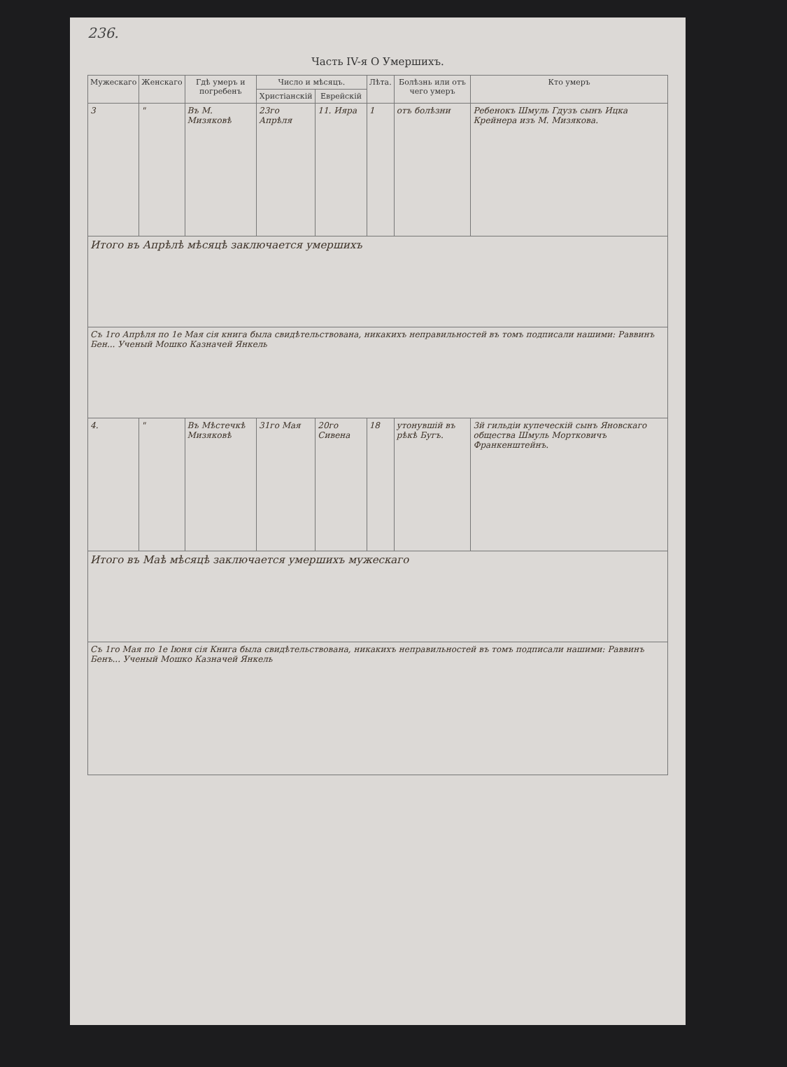236.
Часть IV-я О Умершихъ.
| Мужескаго | Женскаго | Гдѣ умеръ и погребенъ | Число и мѣсяцъ. | | Лѣта. | Болѣзнь или отъ чего умеръ | Кто умеръ |
| --- | --- | --- | --- | --- | --- | --- | --- |
| | | | Христіанскій | Еврейскій | | | |
| 3 | " | Въ М. Мизяковѣ | 23го Апрѣля | 11. Ияра | 1 | отъ болѣзни | Ребенокъ Шмуль Гдузъ сынъ Ицка Крейнера изъ М. Мизякова. |
| Итого въ Апрѣлѣ мѣсяцѣ заключается умершихъ | | | | | | | |
| Съ 1го Апрѣля по 1е Мая сія книга была свидѣтельствована, никакихъ неправильностей въ томъ подписали нашими: Раввинъ Бен... Ученый Мошко Казначей Янкель | | | | | | | |
| 4. | " | Въ Мѣстечкѣ Мизяковѣ | 31го Мая | 20го Сивена | 18 | утонувшій въ рѣкѣ Бугъ. | 3й гильдіи купеческій сынъ Яновскаго общества Шмуль Мортковичъ Франкенштейнъ. |
| Итого въ Маѣ мѣсяцѣ заключается умершихъ мужескаго | | | | | | | |
| Съ 1го Мая по 1е Іюня сія Книга была свидѣтельствована, никакихъ неправильностей въ томъ подписали нашими: Раввинъ Бенъ... Ученый Мошко Казначей Янкель | | | | | | | |